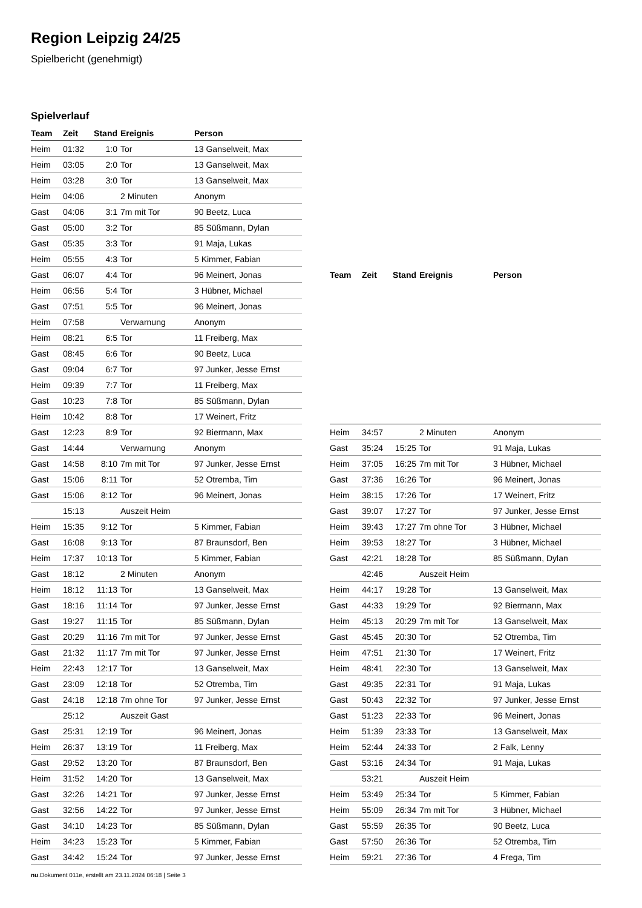Region Leipzig 24/25
Spielbericht (genehmigt)
Spielverlauf
| Team | Zeit | Stand | Ereignis | Person |
| --- | --- | --- | --- | --- |
| Heim | 01:32 | 1:0 | Tor | 13 Ganselweit, Max |
| Heim | 03:05 | 2:0 | Tor | 13 Ganselweit, Max |
| Heim | 03:28 | 3:0 | Tor | 13 Ganselweit, Max |
| Heim | 04:06 | | 2 Minuten | Anonym |
| Gast | 04:06 | 3:1 | 7m mit Tor | 90 Beetz, Luca |
| Gast | 05:00 | 3:2 | Tor | 85 Süßmann, Dylan |
| Gast | 05:35 | 3:3 | Tor | 91 Maja, Lukas |
| Heim | 05:55 | 4:3 | Tor | 5 Kimmer, Fabian |
| Gast | 06:07 | 4:4 | Tor | 96 Meinert, Jonas |
| Heim | 06:56 | 5:4 | Tor | 3 Hübner, Michael |
| Gast | 07:51 | 5:5 | Tor | 96 Meinert, Jonas |
| Heim | 07:58 | | Verwarnung | Anonym |
| Heim | 08:21 | 6:5 | Tor | 11 Freiberg, Max |
| Gast | 08:45 | 6:6 | Tor | 90 Beetz, Luca |
| Gast | 09:04 | 6:7 | Tor | 97 Junker, Jesse Ernst |
| Heim | 09:39 | 7:7 | Tor | 11 Freiberg, Max |
| Gast | 10:23 | 7:8 | Tor | 85 Süßmann, Dylan |
| Heim | 10:42 | 8:8 | Tor | 17 Weinert, Fritz |
| Gast | 12:23 | 8:9 | Tor | 92 Biermann, Max |
| Gast | 14:44 | | Verwarnung | Anonym |
| Gast | 14:58 | 8:10 | 7m mit Tor | 97 Junker, Jesse Ernst |
| Gast | 15:06 | 8:11 | Tor | 52 Otremba, Tim |
| Gast | 15:06 | 8:12 | Tor | 96 Meinert, Jonas |
| | 15:13 | | Auszeit Heim | |
| Heim | 15:35 | 9:12 | Tor | 5 Kimmer, Fabian |
| Gast | 16:08 | 9:13 | Tor | 87 Braunsdorf, Ben |
| Heim | 17:37 | 10:13 | Tor | 5 Kimmer, Fabian |
| Gast | 18:12 | | 2 Minuten | Anonym |
| Heim | 18:12 | 11:13 | Tor | 13 Ganselweit, Max |
| Gast | 18:16 | 11:14 | Tor | 97 Junker, Jesse Ernst |
| Gast | 19:27 | 11:15 | Tor | 85 Süßmann, Dylan |
| Gast | 20:29 | 11:16 | 7m mit Tor | 97 Junker, Jesse Ernst |
| Gast | 21:32 | 11:17 | 7m mit Tor | 97 Junker, Jesse Ernst |
| Heim | 22:43 | 12:17 | Tor | 13 Ganselweit, Max |
| Gast | 23:09 | 12:18 | Tor | 52 Otremba, Tim |
| Gast | 24:18 | 12:18 | 7m ohne Tor | 97 Junker, Jesse Ernst |
| | 25:12 | | Auszeit Gast | |
| Gast | 25:31 | 12:19 | Tor | 96 Meinert, Jonas |
| Heim | 26:37 | 13:19 | Tor | 11 Freiberg, Max |
| Gast | 29:52 | 13:20 | Tor | 87 Braunsdorf, Ben |
| Heim | 31:52 | 14:20 | Tor | 13 Ganselweit, Max |
| Gast | 32:26 | 14:21 | Tor | 97 Junker, Jesse Ernst |
| Gast | 32:56 | 14:22 | Tor | 97 Junker, Jesse Ernst |
| Gast | 34:10 | 14:23 | Tor | 85 Süßmann, Dylan |
| Heim | 34:23 | 15:23 | Tor | 5 Kimmer, Fabian |
| Gast | 34:42 | 15:24 | Tor | 97 Junker, Jesse Ernst |
| Team | Zeit | Stand | Ereignis | Person |
| --- | --- | --- | --- | --- |
| Heim | 34:57 | | 2 Minuten | Anonym |
| Gast | 35:24 | 15:25 | Tor | 91 Maja, Lukas |
| Heim | 37:05 | 16:25 | 7m mit Tor | 3 Hübner, Michael |
| Gast | 37:36 | 16:26 | Tor | 96 Meinert, Jonas |
| Heim | 38:15 | 17:26 | Tor | 17 Weinert, Fritz |
| Gast | 39:07 | 17:27 | Tor | 97 Junker, Jesse Ernst |
| Heim | 39:43 | 17:27 | 7m ohne Tor | 3 Hübner, Michael |
| Heim | 39:53 | 18:27 | Tor | 3 Hübner, Michael |
| Gast | 42:21 | 18:28 | Tor | 85 Süßmann, Dylan |
| | 42:46 | | Auszeit Heim | |
| Heim | 44:17 | 19:28 | Tor | 13 Ganselweit, Max |
| Gast | 44:33 | 19:29 | Tor | 92 Biermann, Max |
| Heim | 45:13 | 20:29 | 7m mit Tor | 13 Ganselweit, Max |
| Gast | 45:45 | 20:30 | Tor | 52 Otremba, Tim |
| Heim | 47:51 | 21:30 | Tor | 17 Weinert, Fritz |
| Heim | 48:41 | 22:30 | Tor | 13 Ganselweit, Max |
| Gast | 49:35 | 22:31 | Tor | 91 Maja, Lukas |
| Gast | 50:43 | 22:32 | Tor | 97 Junker, Jesse Ernst |
| Gast | 51:23 | 22:33 | Tor | 96 Meinert, Jonas |
| Heim | 51:39 | 23:33 | Tor | 13 Ganselweit, Max |
| Heim | 52:44 | 24:33 | Tor | 2 Falk, Lenny |
| Gast | 53:16 | 24:34 | Tor | 91 Maja, Lukas |
| | 53:21 | | Auszeit Heim | |
| Heim | 53:49 | 25:34 | Tor | 5 Kimmer, Fabian |
| Heim | 55:09 | 26:34 | 7m mit Tor | 3 Hübner, Michael |
| Gast | 55:59 | 26:35 | Tor | 90 Beetz, Luca |
| Gast | 57:50 | 26:36 | Tor | 52 Otremba, Tim |
| Heim | 59:21 | 27:36 | Tor | 4 Frega, Tim |
nu.Dokument 011e, erstellt am 23.11.2024 06:18 | Seite 3